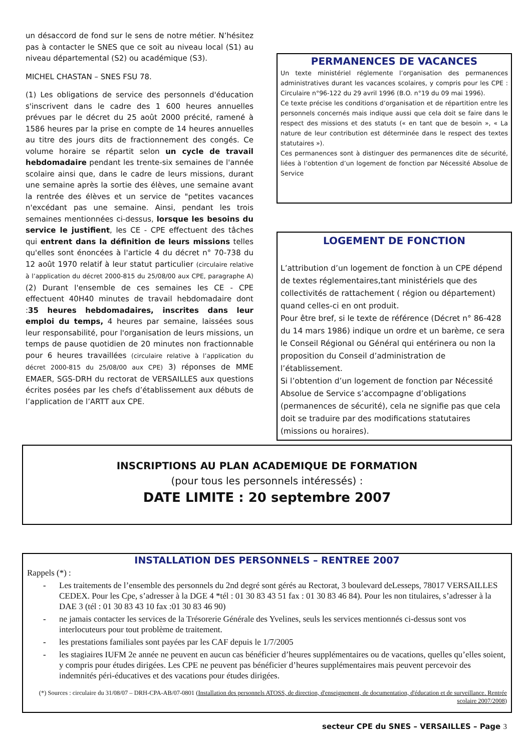un désaccord de fond sur le sens de notre métier. N’hésitez pas à contacter le SNES que ce soit au niveau local (S1) au niveau départemental (S2) ou académique (S3).
MICHEL CHASTAN – SNES FSU 78.
(1) Les obligations de service des personnels d'éducation s'inscrivent dans le cadre des 1 600 heures annuelles prévues par le décret du 25 août 2000 précité, ramené à 1586 heures par la prise en compte de 14 heures annuelles au titre des jours dits de fractionnement des congés. Ce volume horaire se répartit selon un cycle de travail hebdomadaire pendant les trente-six semaines de l'année scolaire ainsi que, dans le cadre de leurs missions, durant une semaine après la sortie des élèves, une semaine avant la rentrée des élèves et un service de "petites vacances n'excédant pas une semaine. Ainsi, pendant les trois semaines mentionnées ci-dessus, lorsque les besoins du service le justifient, les CE - CPE effectuent des tâches qui entrent dans la définition de leurs missions telles qu'elles sont énoncées à l'article 4 du décret n° 70-738 du 12 août 1970 relatif à leur statut particulier (circulaire relative à l’application du décret 2000-815 du 25/08/00 aux CPE, paragraphe A) (2) Durant l'ensemble de ces semaines les CE - CPE effectuent 40H40 minutes de travail hebdomadaire dont :35 heures hebdomadaires, inscrites dans leur emploi du temps, 4 heures par semaine, laissées sous leur responsabilité, pour l'organisation de leurs missions, un temps de pause quotidien de 20 minutes non fractionnable pour 6 heures travaillées (circulaire relative à l’application du décret 2000-815 du 25/08/00 aux CPE) 3) réponses de MME EMAER, SGS-DRH du rectorat de VERSAILLES aux questions écrites posées par les chefs d’établissement aux débuts de l’application de l’ARTT aux CPE.
PERMANENCES DE VACANCES
Un texte ministériel réglemente l’organisation des permanences administratives durant les vacances scolaires, y compris pour les CPE : Circulaire n°96-122 du 29 avril 1996 (B.O. n°19 du 09 mai 1996).
Ce texte précise les conditions d’organisation et de répartition entre les personnels concernés mais indique aussi que cela doit se faire dans le respect des missions et des statuts (« en tant que de besoin », « La nature de leur contribution est déterminée dans le respect des textes statutaires »).
Ces permanences sont à distinguer des permanences dite de sécurité, liées à l’obtention d’un logement de fonction par Nécessité Absolue de Service
LOGEMENT DE FONCTION
L’attribution d’un logement de fonction à un CPE dépend de textes réglementaires,tant ministériels que des collectivités de rattachement ( région ou département) quand celles-ci en ont produit.
Pour être bref, si le texte de référence (Décret n° 86-428 du 14 mars 1986) indique un ordre et un barème, ce sera le Conseil Régional ou Général qui entérinera ou non la proposition du Conseil d’administration de l’établissement.
Si l’obtention d’un logement de fonction par Nécessité Absolue de Service s’accompagne d’obligations (permanences de sécurité), cela ne signifie pas que cela doit se traduire par des modifications statutaires (missions ou horaires).
INSCRIPTIONS AU PLAN ACADEMIQUE DE FORMATION
(pour tous les personnels intéressés) :
DATE LIMITE : 20 septembre 2007
INSTALLATION DES PERSONNELS – RENTREE 2007
Rappels (*) :
- Les traitements de l’ensemble des personnels du 2nd degré sont gérés au Rectorat, 3 boulevard deLesseps, 78017 VERSAILLES CEDEX. Pour les Cpe, s’adresser à la DGE 4 *tél : 01 30 83 43 51 fax : 01 30 83 46 84). Pour les non titulaires, s’adresser à la DAE 3 (tél : 01 30 83 43 10 fax :01 30 83 46 90)
- ne jamais contacter les services de la Trésorerie Générale des Yvelines, seuls les services mentionnés ci-dessus sont vos interlocuteurs pour tout problème de traitement.
- les prestations familiales sont payées par les CAF depuis le 1/7/2005
- les stagiaires IUFM 2e année ne peuvent en aucun cas bénéficier d’heures supplémentaires ou de vacations, quelles qu’elles soient, y compris pour études dirigées. Les CPE ne peuvent pas bénéficier d’heures supplémentaires mais peuvent percevoir des indemnités péri-éducatives et des vacations pour études dirigées.
(*) Sources : circulaire du 31/08/07 – DRH-CPA-AB/07-0801 (Installation des personnels ATOSS, de direction, d'enseignement, de documentation, d'éducation et de surveillance. Rentrée scolaire 2007/2008)
secteur CPE du SNES – VERSAILLES – Page 3